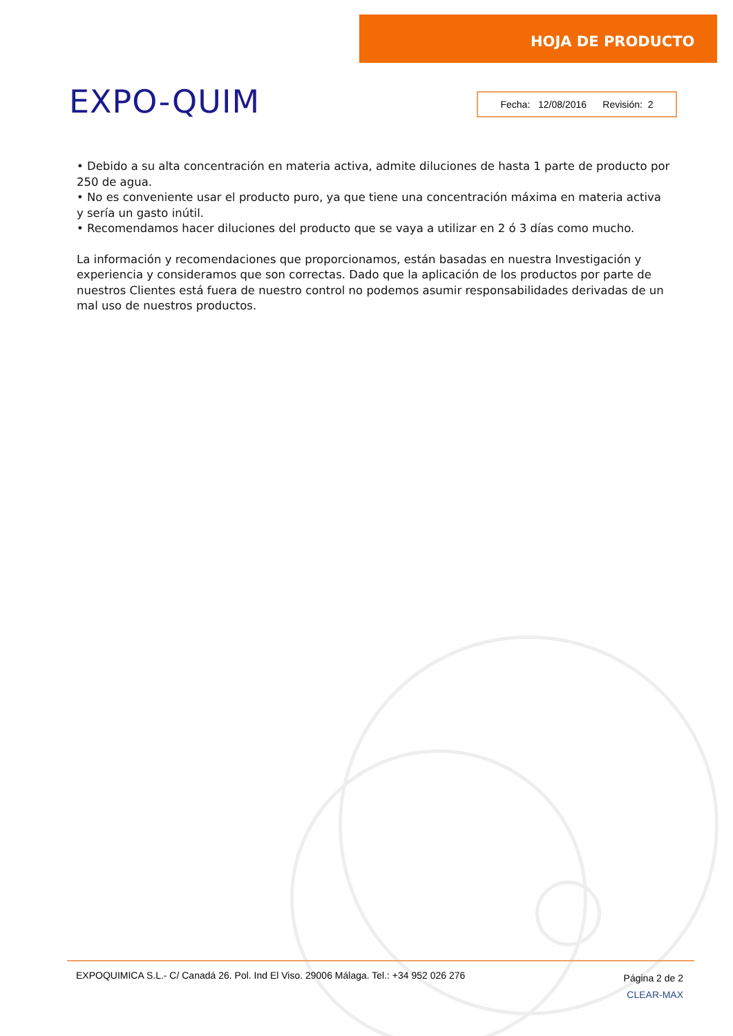EXPO-QUIM
HOJA DE PRODUCTO
Fecha: 12/08/2016 Revisión: 2
• Debido a su alta concentración en materia activa, admite diluciones de hasta 1 parte de producto por 250 de agua.
• No es conveniente usar el producto puro, ya que tiene una concentración máxima en materia activa y sería un gasto inútil.
• Recomendamos hacer diluciones del producto que se vaya a utilizar en 2 ó 3 días como mucho.
La información y recomendaciones que proporcionamos, están basadas en nuestra Investigación y experiencia y consideramos que son correctas. Dado que la aplicación de los productos por parte de nuestros Clientes está fuera de nuestro control no podemos asumir responsabilidades derivadas de un mal uso de nuestros productos.
EXPOQUIMICA S.L.- C/ Canadá 26. Pol. Ind El Viso. 29006 Málaga. Tel.: +34 952 026 276
Página 2 de 2
CLEAR-MAX